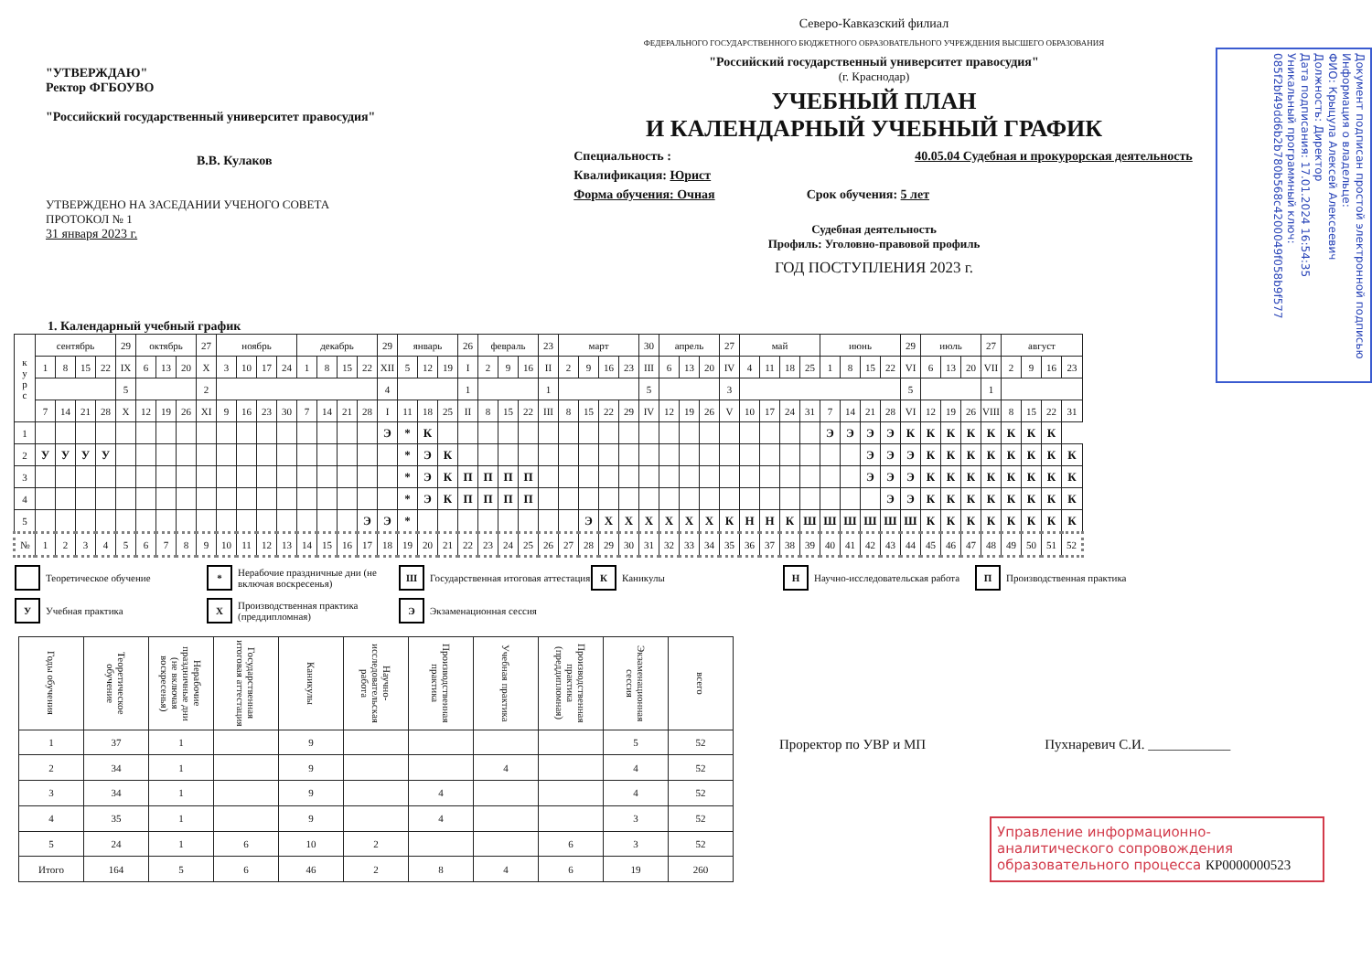"УТВЕРЖДАЮ"
Ректор ФГБОУВО
"Российский государственный университет правосудия"
В.В. Кулаков
УТВЕРЖДЕНО НА ЗАСЕДАНИИ УЧЕНОГО СОВЕТА
ПРОТОКОЛ № 1
31 января 2023 г.
Северо-Кавказский филиал
ФЕДЕРАЛЬНОГО ГОСУДАРСТВЕННОГО БЮДЖЕТНОГО ОБРАЗОВАТЕЛЬНОГО УЧРЕЖДЕНИЯ ВЫСШЕГО ОБРАЗОВАНИЯ
"Российский государственный университет правосудия"
(г. Краснодар)
УЧЕБНЫЙ ПЛАН
И КАЛЕНДАРНЫЙ УЧЕБНЫЙ ГРАФИК
Специальность : 40.05.04 Судебная и прокурорская деятельность
Квалификация: Юрист
Форма обучения: Очная Срок обучения: 5 лет
Судебная деятельность
Профиль: Уголовно-правовой профиль
ГОД ПОСТУПЛЕНИЯ 2023 г.
Документ подписан простой электронной подписью
Информация о владельце:
ФИО: Крыцула Алексей Алексеевич
Должность: Директор
Дата подписания: 17.01.2024 16:54:35
Уникальный программный ключ:
085f2bf49dd6b2b780b568c4200049f058b9f577
1. Календарный учебный график
| к у р с | сентябрь | | | | 29 | октябрь | | | 27 | ноябрь | | | | декабрь | | | | 29 | январь | | | 26 | февраль | | | 23 | март | | | | 30 | апрель | | | 27 | май | | | | июнь | | | | 29 | июль | | | 27 | август | | | |
| --- | --- | --- | --- | --- | --- | --- | --- | --- | --- | --- | --- | --- | --- | --- | --- | --- | --- | --- | --- | --- | --- | --- | --- | --- | --- | --- | --- | --- | --- | --- | --- | --- | --- | --- | --- | --- | --- | --- | --- | --- | --- | --- | --- | --- | --- | --- | --- | --- | --- | --- | --- | --- |
| | 1 | 8 | 15 | 22 | IX | 6 | 13 | 20 | X | 3 | 10 | 17 | 24 | 1 | 8 | 15 | 22 | XII | 5 | 12 | 19 | I | 2 | 9 | 16 | II | 2 | 9 | 16 | 23 | III | 6 | 13 | 20 | IV | 4 | 11 | 18 | 25 | 1 | 8 | 15 | 22 | VI | 6 | 13 | 20 | VII | 2 | 9 | 16 | 23 |
| | | | | | 5 | | | | 2 | | | | | | | | | 4 | | | | 1 | | | | 1 | | | | | 5 | | | | 3 | | | | | | | | | 5 | | | | 1 | | | | |
| | 7 | 14 | 21 | 28 | X | 12 | 19 | 26 | XI | 9 | 16 | 23 | 30 | 7 | 14 | 21 | 28 | I | 11 | 18 | 25 | II | 8 | 15 | 22 | III | 8 | 15 | 22 | 29 | IV | 12 | 19 | 26 | V | 10 | 17 | 24 | 31 | 7 | 14 | 21 | 28 | VI | 12 | 19 | 26 | VIII | 8 | 15 | 22 | 31 |
| 1 | | | | | | | | | | | | | | | | | | Э | * | К | | | | | | | | | | | | | | | | | | | | Э | Э | Э | Э | К | К | К | К | К | К | К | К | |
| 2 | У | У | У | У | | | | | | | | | | | | | | | * | Э | К | | | | | | | | | | | | | | | | | | | | | Э | Э | Э | К | К | К | К | К | К | К | К |
| 3 | | | | | | | | | | | | | | | | | | | * | Э | К | П | П | П | П | | | | | | | | | | | | | | | | | Э | Э | Э | К | К | К | К | К | К | К | К |
| 4 | | | | | | | | | | | | | | | | | | | * | Э | К | П | П | П | П | | | | | | | | | | | | | | | | | | Э | Э | К | К | К | К | К | К | К | К |
| 5 | | | | | | | | | | | | | | | | | Э | Э | * | | | | | | | | | Э | Х | Х | Х | Х | Х | Х | К | Н | Н | К | Ш | Ш | Ш | Ш | Ш | Ш | К | К | К | К | К | К | К | К |
| № | 1 | 2 | 3 | 4 | 5 | 6 | 7 | 8 | 9 | 10 | 11 | 12 | 13 | 14 | 15 | 16 | 17 | 18 | 19 | 20 | 21 | 22 | 23 | 24 | 25 | 26 | 27 | 28 | 29 | 30 | 31 | 32 | 33 | 34 | 35 | 36 | 37 | 38 | 39 | 40 | 41 | 42 | 43 | 44 | 45 | 46 | 47 | 48 | 49 | 50 | 51 | 52 |
Теоретическое обучение
* Нерабочие праздничные дни (не включая воскресенья)
Ш Государственная итоговая аттестация
К Каникулы
Н Научно-исследовательская работа
П Производственная практика
У Учебная практика
Х Производственная практика (преддипломная)
Э Экзаменационная сессия
| Годы обучения | Теоретическое обучение | Нерабочие праздничные дни (не включая воскресенья) | Государственная итоговая аттестация | Каникулы | Научно-исследовательская работа | Производственная практика | Учебная практика | Производственная практика (преддипломная) | Экзаменационная сессия | всего |
| --- | --- | --- | --- | --- | --- | --- | --- | --- | --- | --- |
| 1 | 37 | 1 | | 9 | | | | | 5 | 52 |
| 2 | 34 | 1 | | 9 | | | 4 | | 4 | 52 |
| 3 | 34 | 1 | | 9 | | 4 | | | 4 | 52 |
| 4 | 35 | 1 | | 9 | | 4 | | | 3 | 52 |
| 5 | 24 | 1 | 6 | 10 | 2 | | | 6 | 3 | 52 |
| Итого | 164 | 5 | 6 | 46 | 2 | 8 | 4 | 6 | 19 | 260 |
Проректор по УВР и МП Пухнаревич С.И. ____________
Управление информационно-аналитического сопровождения образовательного процесса КР0000000523